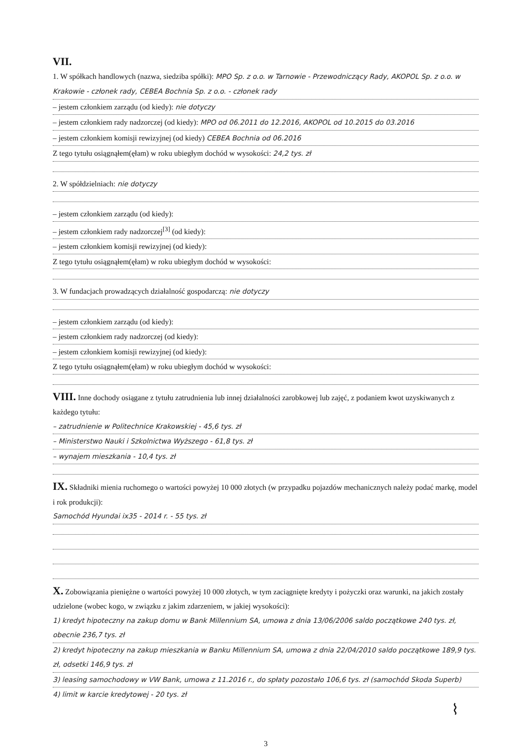VII.
1. W spółkach handlowych (nazwa, siedziba spółki): MPO Sp. z o.o. w Tarnowie - Przewodniczący Rady, AKOPOL Sp. z o.o. w Krakowie - członek rady, CEBEA Bochnia Sp. z o.o. - członek rady
– jestem członkiem zarządu (od kiedy): nie dotyczy
– jestem członkiem rady nadzorczej (od kiedy): MPO od 06.2011 do 12.2016, AKOPOL od 10.2015 do 03.2016
– jestem członkiem komisji rewizyjnej (od kiedy) CEBEA Bochnia od 06.2016
Z tego tytułu osiągnąłem(ęłam) w roku ubiegłym dochód w wysokości: 24,2 tys. zł
2. W spółdzielniach: nie dotyczy
– jestem członkiem zarządu (od kiedy):
– jestem członkiem rady nadzorczej<sup>[3]</sup> (od kiedy):
– jestem członkiem komisji rewizyjnej (od kiedy):
Z tego tytułu osiągnąłem(ęłam) w roku ubiegłym dochód w wysokości:
3. W fundacjach prowadzących działalność gospodarczą: nie dotyczy
– jestem członkiem zarządu (od kiedy):
– jestem członkiem rady nadzorczej (od kiedy):
– jestem członkiem komisji rewizyjnej (od kiedy):
Z tego tytułu osiągnąłem(ęłam) w roku ubiegłym dochód w wysokości:
VIII. Inne dochody osiągane z tytułu zatrudnienia lub innej działalności zarobkowej lub zajęć, z podaniem kwot uzyskiwanych z każdego tytułu:
– zatrudnienie w Politechnice Krakowskiej - 45,6 tys. zł
– Ministerstwo Nauki i Szkolnictwa Wyższego - 61,8 tys. zł
– wynajem mieszkania - 10,4 tys. zł
IX. Składniki mienia ruchomego o wartości powyżej 10 000 złotych (w przypadku pojazdów mechanicznych należy podać markę, model i rok produkcji):
Samochód Hyundai ix35 - 2014 r. - 55 tys. zł
X. Zobowiązania pieniężne o wartości powyżej 10 000 złotych, w tym zaciągnięte kredyty i pożyczki oraz warunki, na jakich zostały udzielone (wobec kogo, w związku z jakim zdarzeniem, w jakiej wysokości):
1) kredyt hipoteczny na zakup domu w Bank Millennium SA, umowa z dnia 13/06/2006 saldo początkowe 240 tys. zł, obecnie 236,7 tys. zł
2) kredyt hipoteczny na zakup mieszkania w Banku Millennium SA, umowa z dnia 22/04/2010 saldo początkowe 189,9 tys. zł, odsetki 146,9 tys. zł
3) leasing samochodowy w VW Bank, umowa z 11.2016 r., do spłaty pozostało 106,6 tys. zł (samochód Skoda Superb)
4) limit w karcie kredytowej - 20 tys. zł
⌇
3